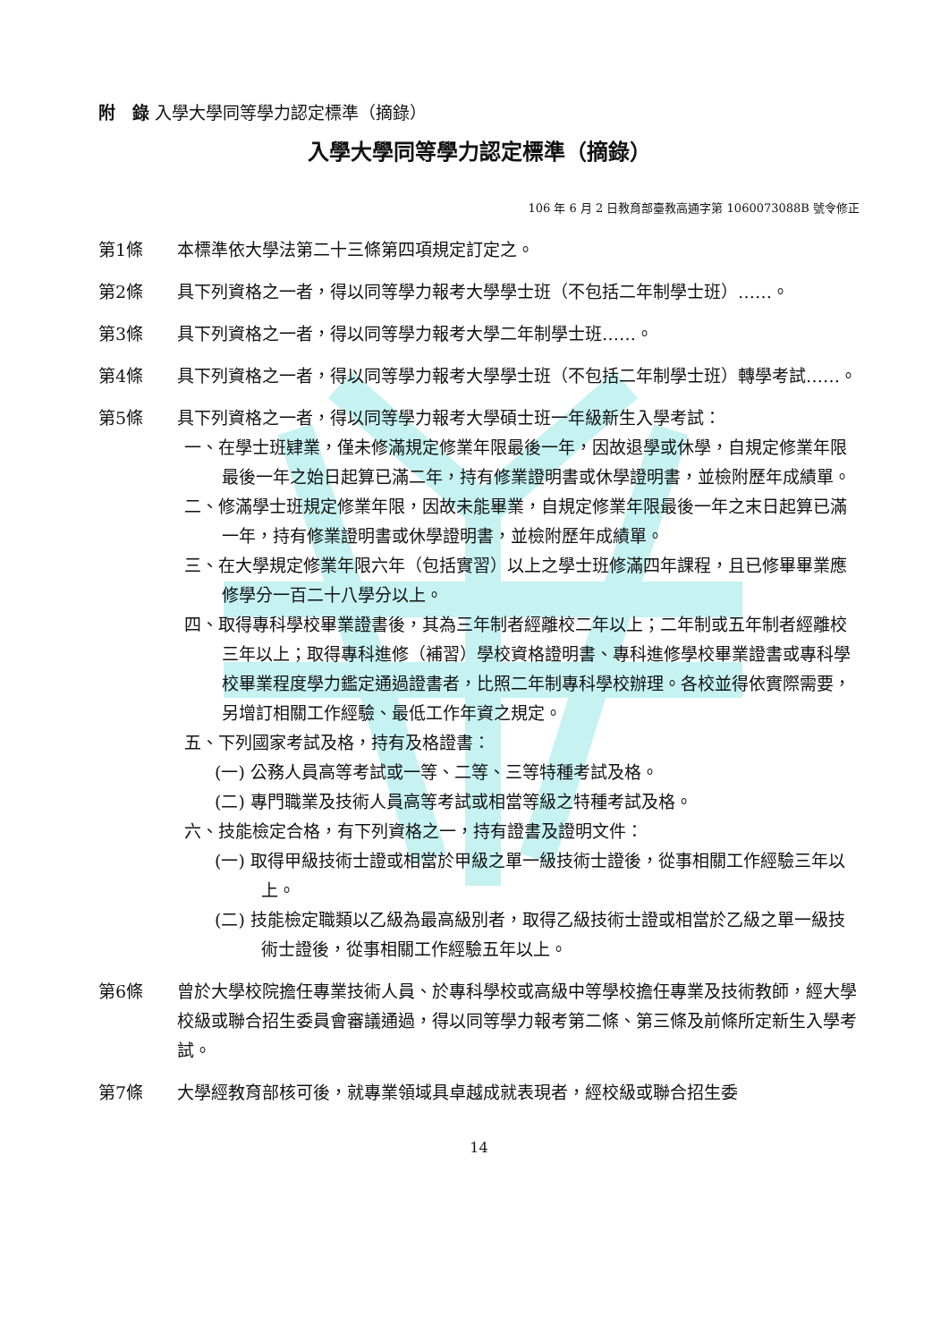附　錄 入學大學同等學力認定標準（摘錄）
入學大學同等學力認定標準（摘錄）
106 年 6 月 2 日教育部臺教高通字第 1060073088B 號令修正
第1條 本標準依大學法第二十三條第四項規定訂定之。
第2條 具下列資格之一者，得以同等學力報考大學學士班（不包括二年制學士班）……。
第3條 具下列資格之一者，得以同等學力報考大學二年制學士班……。
第4條 具下列資格之一者，得以同等學力報考大學學士班（不包括二年制學士班）轉學考試……。
第5條 具下列資格之一者，得以同等學力報考大學碩士班一年級新生入學考試：
一、在學士班肄業，僅未修滿規定修業年限最後一年，因故退學或休學，自規定修業年限最後一年之始日起算已滿二年，持有修業證明書或休學證明書，並檢附歷年成績單。
二、修滿學士班規定修業年限，因故未能畢業，自規定修業年限最後一年之末日起算已滿一年，持有修業證明書或休學證明書，並檢附歷年成績單。
三、在大學規定修業年限六年（包括實習）以上之學士班修滿四年課程，且已修畢畢業應修學分一百二十八學分以上。
四、取得專科學校畢業證書後，其為三年制者經離校二年以上；二年制或五年制者經離校三年以上；取得專科進修（補習）學校資格證明書、專科進修學校畢業證書或專科學校畢業程度學力鑑定通過證書者，比照二年制專科學校辦理。各校並得依實際需要，另增訂相關工作經驗、最低工作年資之規定。
五、下列國家考試及格，持有及格證書：
(一) 公務人員高等考試或一等、二等、三等特種考試及格。
(二) 專門職業及技術人員高等考試或相當等級之特種考試及格。
六、技能檢定合格，有下列資格之一，持有證書及證明文件：
(一) 取得甲級技術士證或相當於甲級之單一級技術士證後，從事相關工作經驗三年以上。
(二) 技能檢定職類以乙級為最高級別者，取得乙級技術士證或相當於乙級之單一級技術士證後，從事相關工作經驗五年以上。
第6條 曾於大學校院擔任專業技術人員、於專科學校或高級中等學校擔任專業及技術教師，經大學校級或聯合招生委員會審議通過，得以同等學力報考第二條、第三條及前條所定新生入學考試。
第7條 大學經教育部核可後，就專業領域具卓越成就表現者，經校級或聯合招生委
14